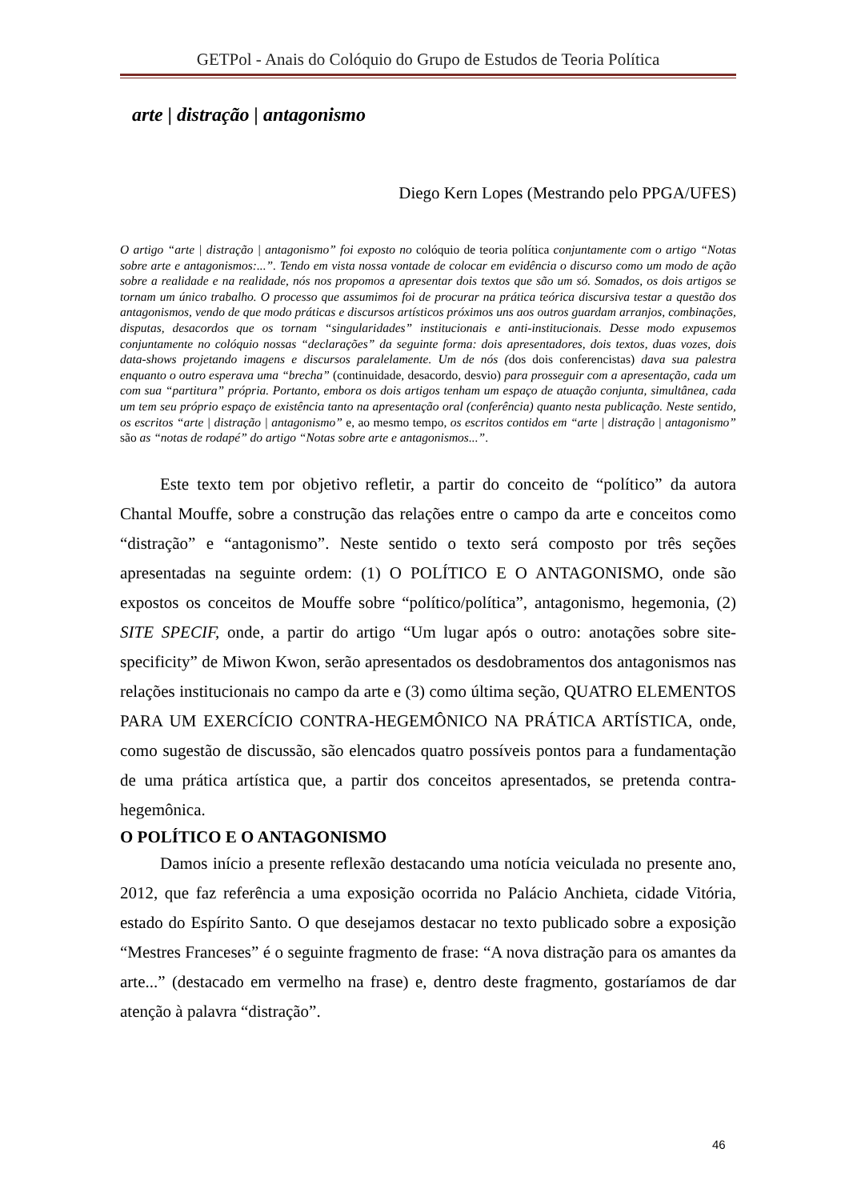GETPol - Anais do Colóquio do Grupo de Estudos de Teoria Política
arte | distração | antagonismo
Diego Kern Lopes (Mestrando pelo PPGA/UFES)
O artigo “arte | distração | antagonismo” foi exposto no colóquio de teoria política conjuntamente com o artigo “Notas sobre arte e antagonismos:...”. Tendo em vista nossa vontade de colocar em evidência o discurso como um modo de ação sobre a realidade e na realidade, nós nos propomos a apresentar dois textos que são um só. Somados, os dois artigos se tornam um único trabalho. O processo que assumimos foi de procurar na prática teórica discursiva testar a questão dos antagonismos, vendo de que modo práticas e discursos artísticos próximos uns aos outros guardam arranjos, combinações, disputas, desacordos que os tornam “singularidades” institucionais e anti-institucionais. Desse modo expusemos conjuntamente no colóquio nossas “declarações” da seguinte forma: dois apresentadores, dois textos, duas vozes, dois data-shows projetando imagens e discursos paralelamente. Um de nós (dos dois conferencistas) dava sua palestra enquanto o outro esperava uma “brecha” (continuidade, desacordo, desvio) para prosseguir com a apresentação, cada um com sua “partitura” própria. Portanto, embora os dois artigos tenham um espaço de atuação conjunta, simultânea, cada um tem seu próprio espaço de existência tanto na apresentação oral (conferência) quanto nesta publicação. Neste sentido, os escritos “arte | distração | antagonismo” e, ao mesmo tempo, os escritos contidos em “arte | distração | antagonismo” são as “notas de rodapé” do artigo “Notas sobre arte e antagonismos...”.
Este texto tem por objetivo refletir, a partir do conceito de “político” da autora Chantal Mouffe, sobre a construção das relações entre o campo da arte e conceitos como “distração” e “antagonismo”. Neste sentido o texto será composto por três seções apresentadas na seguinte ordem: (1) O POLÍTICO E O ANTAGONISMO, onde são expostos os conceitos de Mouffe sobre “político/política”, antagonismo, hegemonia, (2) SITE SPECIF, onde, a partir do artigo “Um lugar após o outro: anotações sobre site-specificity” de Miwon Kwon, serão apresentados os desdobramentos dos antagonismos nas relações institucionais no campo da arte e (3) como última seção, QUATRO ELEMENTOS PARA UM EXERCÍCIO CONTRA-HEGEMÔNICO NA PRÁTICA ARTÍSTICA, onde, como sugestão de discussão, são elencados quatro possíveis pontos para a fundamentação de uma prática artística que, a partir dos conceitos apresentados, se pretenda contra-hegemônica.
O POLÍTICO E O ANTAGONISMO
Damos início a presente reflexão destacando uma notícia veiculada no presente ano, 2012, que faz referência a uma exposição ocorrida no Palácio Anchieta, cidade Vitória, estado do Espírito Santo. O que desejamos destacar no texto publicado sobre a exposição “Mestres Franceses” é o seguinte fragmento de frase: “A nova distração para os amantes da arte...” (destacado em vermelho na frase) e, dentro deste fragmento, gostaríamos de dar atenção à palavra “distração”.
46